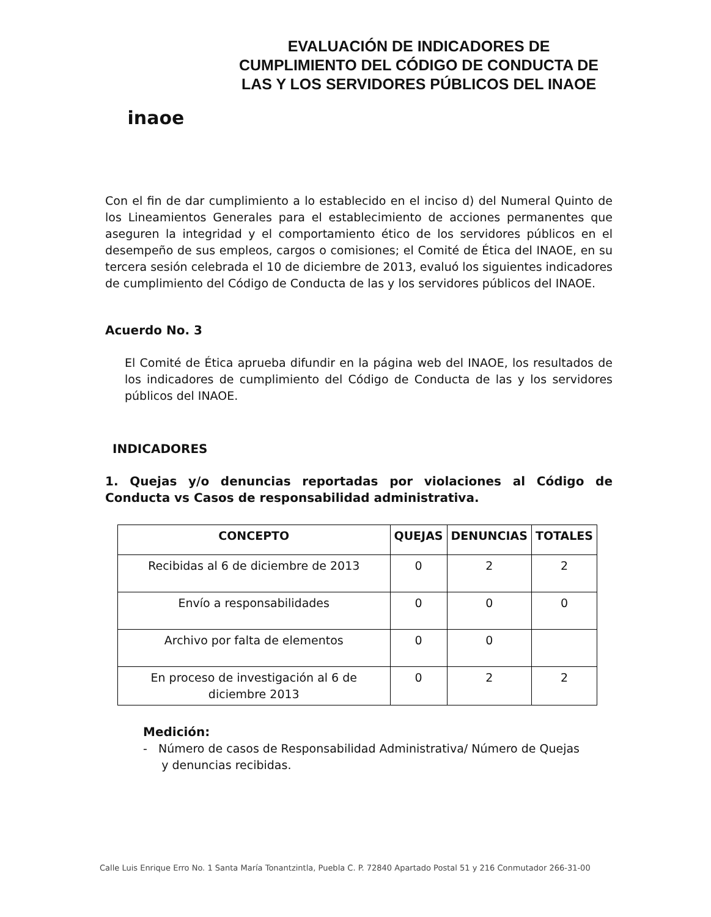inaoe
EVALUACIÓN DE INDICADORES DE CUMPLIMIENTO DEL CÓDIGO DE CONDUCTA DE LAS Y LOS SERVIDORES PÚBLICOS DEL INAOE
Con el fin de dar cumplimiento a lo establecido en el inciso d) del Numeral Quinto de los Lineamientos Generales para el establecimiento de acciones permanentes que aseguren la integridad y el comportamiento ético de los servidores públicos en el desempeño de sus empleos, cargos o comisiones; el Comité de Ética del INAOE, en su tercera sesión celebrada el 10 de diciembre de 2013, evaluó los siguientes indicadores de cumplimiento del Código de Conducta de las y los servidores públicos del INAOE.
Acuerdo No. 3
El Comité de Ética aprueba difundir en la página web del INAOE, los resultados de los indicadores de cumplimiento del Código de Conducta de las y los servidores públicos del INAOE.
INDICADORES
1. Quejas y/o denuncias reportadas por violaciones al Código de Conducta vs Casos de responsabilidad administrativa.
| CONCEPTO | QUEJAS | DENUNCIAS | TOTALES |
| --- | --- | --- | --- |
| Recibidas al 6 de diciembre de 2013 | 0 | 2 | 2 |
| Envío a responsabilidades | 0 | 0 | 0 |
| Archivo por falta de elementos | 0 | 0 | |
| En proceso de investigación al 6 de diciembre 2013 | 0 | 2 | 2 |
Medición:
- Número de casos de Responsabilidad Administrativa/ Número de Quejas
y denuncias recibidas.
Calle Luis Enrique Erro No. 1 Santa María Tonantzintla, Puebla C. P. 72840 Apartado Postal 51 y 216 Conmutador 266-31-00